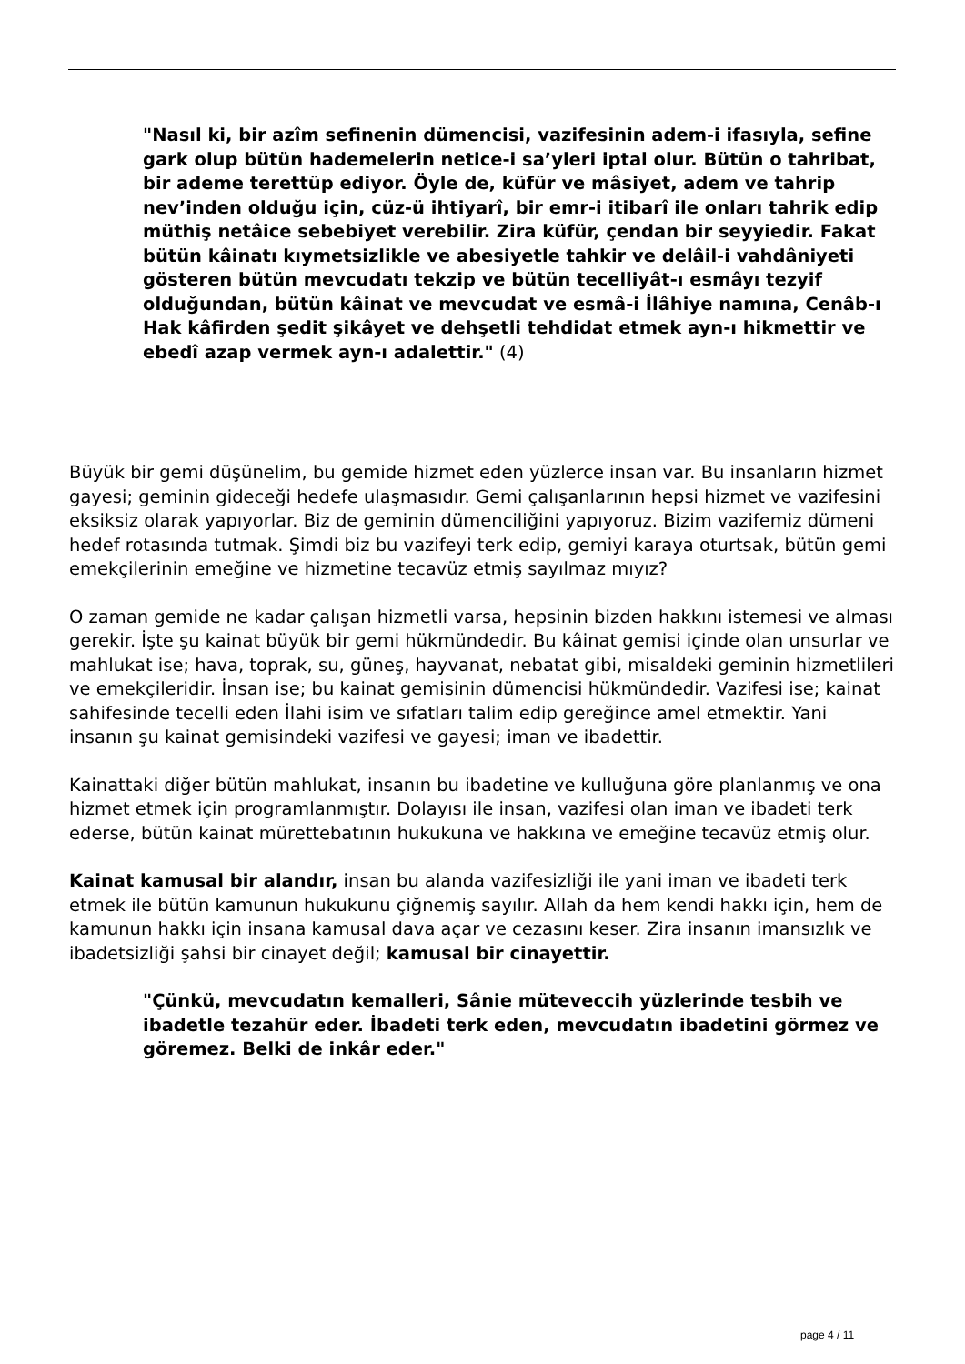"Nasıl ki, bir azîm sefinenin dümencisi, vazifesinin adem-i ifasıyla, sefine gark olup bütün hademelerin netice-i sa’yleri iptal olur. Bütün o tahribat, bir ademe terettüp ediyor. Öyle de, küfür ve mâsiyet, adem ve tahrip nev’inden olduğu için, cüz-ü ihtiyarî, bir emr-i itibarî ile onları tahrik edip müthiş netâice sebebiyet verebilir. Zira küfür, çendan bir seyyiedir. Fakat bütün kâinatı kıymetsizlikle ve abesiyetle tahkir ve delâil-i vahdâniyeti gösteren bütün mevcudatı tekzip ve bütün tecelliyât-ı esmâyı tezyif olduğundan, bütün kâinat ve mevcudat ve esmâ-i İlâhiye namına, Cenâb-ı Hak kâfirden şedit şikâyet ve dehşetli tehdidat etmek ayn-ı hikmettir ve ebedî azap vermek ayn-ı adalettir." (4)
Büyük bir gemi düşünelim, bu gemide hizmet eden yüzlerce insan var. Bu insanların hizmet gayesi; geminin gideceği hedefe ulaşmasıdır. Gemi çalışanlarının hepsi hizmet ve vazifesini eksiksiz olarak yapıyorlar. Biz de geminin dümenciliğini yapıyoruz. Bizim vazifemiz dümeni hedef rotasında tutmak. Şimdi biz bu vazifeyi terk edip, gemiyi karaya oturtsak, bütün gemi emekçilerinin emeğine ve hizmetine tecavüz etmiş sayılmaz mıyız?
O zaman gemide ne kadar çalışan hizmetli varsa, hepsinin bizden hakkını istemesi ve alması gerekir. İşte şu kainat büyük bir gemi hükmündedir. Bu kâinat gemisi içinde olan unsurlar ve mahlukat ise; hava, toprak, su, güneş, hayvanat, nebatat gibi, misaldeki geminin hizmetlileri ve emekçileridir. İnsan ise; bu kainat gemisinin dümencisi hükmündedir. Vazifesi ise; kainat sahifesinde tecelli eden İlahi isim ve sıfatları talim edip gereğince amel etmektir. Yani insanın şu kainat gemisindeki vazifesi ve gayesi; iman ve ibadettir.
Kainattaki diğer bütün mahlukat, insanın bu ibadetine ve kulluğuna göre planlanmış ve ona hizmet etmek için programlanmıştır. Dolayısı ile insan, vazifesi olan iman ve ibadeti terk ederse, bütün kainat mürettebatının hukukuna ve hakkına ve emeğine tecavüz etmiş olur.
Kainat kamusal bir alandır, insan bu alanda vazifesizliği ile yani iman ve ibadeti terk etmek ile bütün kamunun hukukunu çiğnemiş sayılır. Allah da hem kendi hakkı için, hem de kamunun hakkı için insana kamusal dava açar ve cezasını keser. Zira insanın imansızlık ve ibadetsizliği şahsi bir cinayet değil; kamusal bir cinayettir.
"Çünkü, mevcudatın kemalleri, Sânie müteveccih yüzlerinde tesbih ve ibadetle tezahür eder. İbadeti terk eden, mevcudatın ibadetini görmez ve göremez. Belki de inkâr eder."
page 4 / 11